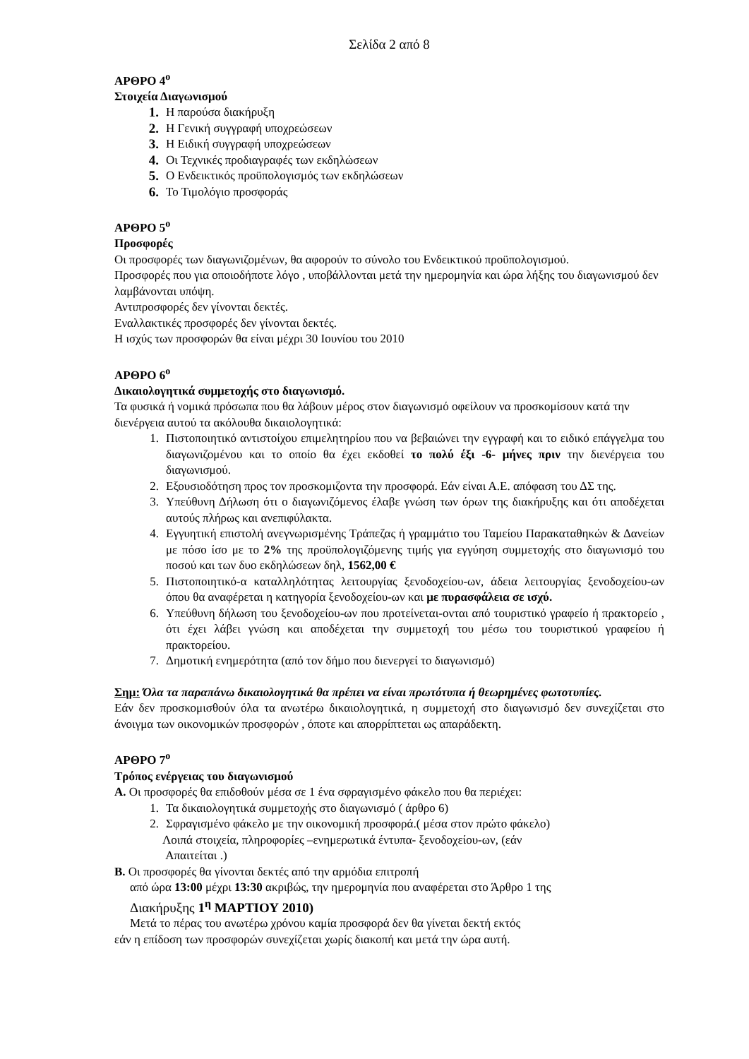Σελίδα 2 από 8
ΑΡΘΡΟ 4<sup>ο</sup>
Στοιχεία Διαγωνισμού
1. Η παρούσα διακήρυξη
2. Η Γενική συγγραφή υποχρεώσεων
3. Η Ειδική συγγραφή υποχρεώσεων
4. Οι Τεχνικές προδιαγραφές των εκδηλώσεων
5. Ο Ενδεικτικός προϋπολογισμός των εκδηλώσεων
6. Το Τιμολόγιο προσφοράς
ΑΡΘΡΟ 5<sup>ο</sup>
Προσφορές
Οι προσφορές των διαγωνιζομένων, θα αφορούν το σύνολο του Ενδεικτικού προϋπολογισμού.
Προσφορές που για οποιοδήποτε λόγο , υποβάλλονται μετά την ημερομηνία και ώρα λήξης του διαγωνισμού δεν λαμβάνονται υπόψη.
Αντιπροσφορές δεν γίνονται δεκτές.
Εναλλακτικές προσφορές δεν γίνονται δεκτές.
Η ισχύς των προσφορών θα είναι μέχρι 30 Ιουνίου του 2010
ΑΡΘΡΟ 6<sup>ο</sup>
Δικαιολογητικά συμμετοχής στο διαγωνισμό.
Τα φυσικά ή νομικά πρόσωπα που θα λάβουν μέρος στον διαγωνισμό οφείλουν να προσκομίσουν κατά την διενέργεια αυτού τα ακόλουθα δικαιολογητικά:
1. Πιστοποιητικό αντιστοίχου επιμελητηρίου που να βεβαιώνει την εγγραφή και το ειδικό επάγγελμα του διαγωνιζομένου και το οποίο θα έχει εκδοθεί το πολύ έξι -6- μήνες πριν την διενέργεια του διαγωνισμού.
2. Εξουσιοδότηση προς τον προσκομιζοντα την προσφορά. Εάν είναι Α.Ε. απόφαση του ΔΣ της.
3. Υπεύθυνη Δήλωση ότι ο διαγωνιζόμενος έλαβε γνώση των όρων της διακήρυξης και ότι αποδέχεται αυτούς πλήρως και ανεπιφύλακτα.
4. Εγγυητική επιστολή ανεγνωρισμένης Τράπεζας ή γραμμάτιο του Ταμείου Παρακαταθηκών & Δανείων με πόσο ίσο με το 2% της προϋπολογιζόμενης τιμής για εγγύηση συμμετοχής στο διαγωνισμό του ποσού και των δυο εκδηλώσεων δηλ, 1562,00 €
5. Πιστοποιητικό-α καταλληλότητας λειτουργίας ξενοδοχείου-ων, άδεια λειτουργίας ξενοδοχείου-ων όπου θα αναφέρεται η κατηγορία ξενοδοχείου-ων και με πυρασφάλεια σε ισχύ.
6. Υπεύθυνη δήλωση του ξενοδοχείου-ων που προτείνεται-ονται από τουριστικό γραφείο ή πρακτορείο , ότι έχει λάβει γνώση και αποδέχεται την συμμετοχή του μέσω του τουριστικού γραφείου ή πρακτορείου.
7. Δημοτική ενημερότητα (από τον δήμο που διενεργεί το διαγωνισμό)
Σημ: Όλα τα παραπάνω δικαιολογητικά θα πρέπει να είναι πρωτότυπα ή θεωρημένες φωτοτυπίες.
Εάν δεν προσκομισθούν όλα τα ανωτέρω δικαιολογητικά, η συμμετοχή στο διαγωνισμό δεν συνεχίζεται στο άνοιγμα των οικονομικών προσφορών , όποτε και απορρίπτεται ως απαράδεκτη.
ΑΡΘΡΟ 7<sup>ο</sup>
Τρόπος ενέργειας του διαγωνισμού
Α. Οι προσφορές θα επιδοθούν μέσα σε 1 ένα σφραγισμένο φάκελο που θα περιέχει:
1. Τα δικαιολογητικά συμμετοχής στο διαγωνισμό ( άρθρο 6)
2. Σφραγισμένο φάκελο με την οικονομική προσφορά.( μέσα στον πρώτο φάκελο)
Λοιπά στοιχεία, πληροφορίες –ενημερωτικά έντυπα- ξενοδοχείου-ων, (εάν
Απαιτείται .)
Β. Οι προσφορές θα γίνονται δεκτές από την αρμόδια επιτροπή
από ώρα 13:00 μέχρι 13:30 ακριβώς, την ημερομηνία που αναφέρεται στο Άρθρο 1 της
Διακήρυξης 1<sup>η</sup> ΜΑΡΤΙΟΥ 2010)
Μετά το πέρας του ανωτέρω χρόνου καμία προσφορά δεν θα γίνεται δεκτή εκτός
εάν η επίδοση των προσφορών συνεχίζεται χωρίς διακοπή και μετά την ώρα αυτή.